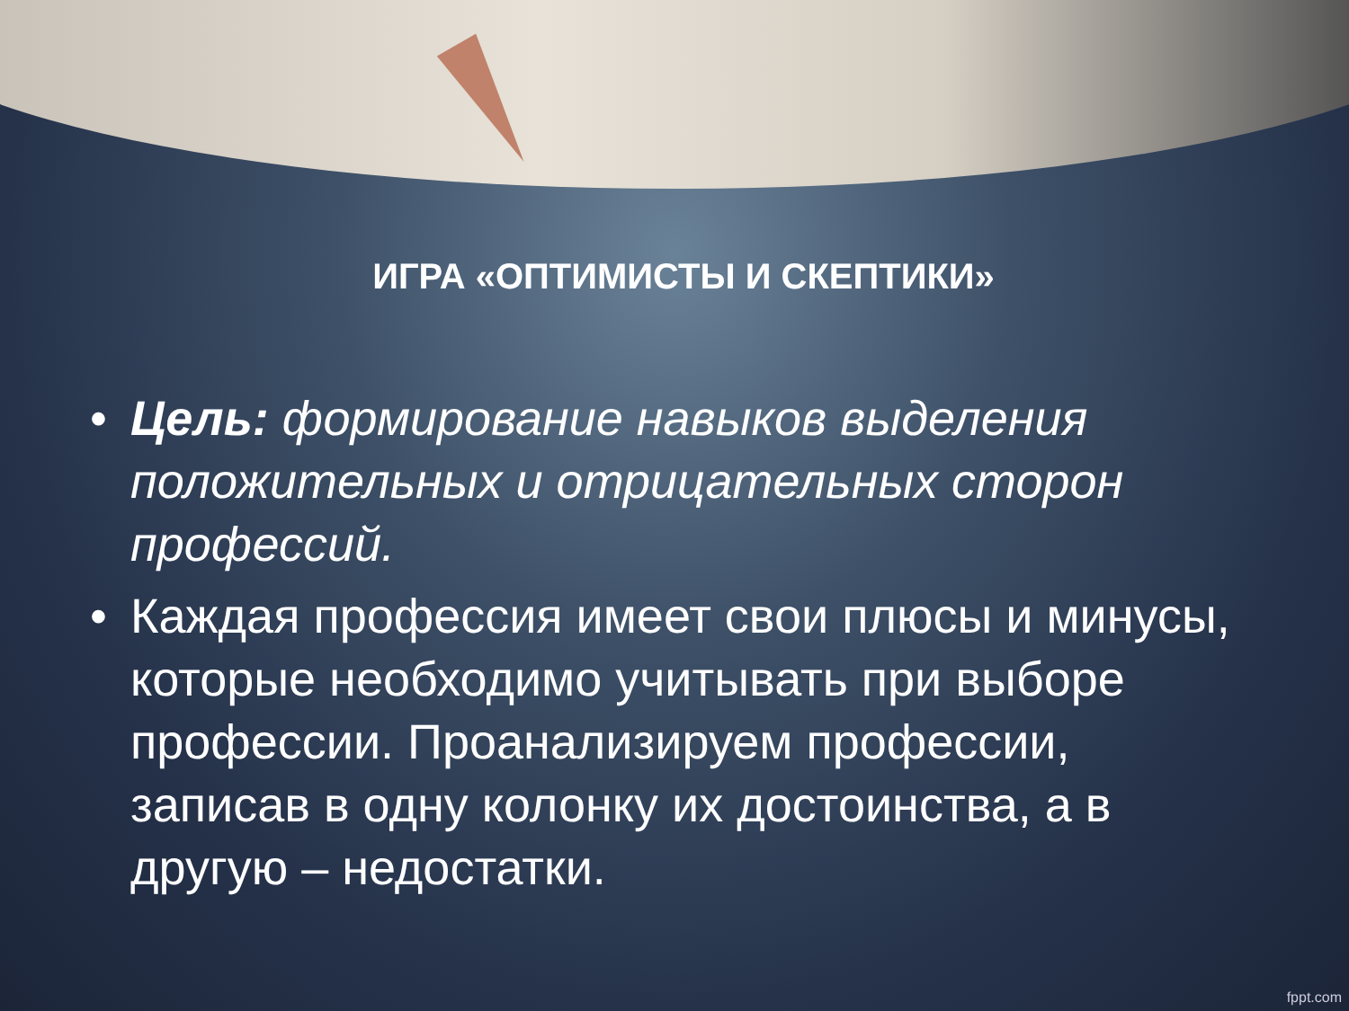ИГРА «ОПТИМИСТЫ И СКЕПТИКИ»
• Цель: формирование навыков выделения положительных и отрицательных сторон профессий.
• Каждая профессия имеет свои плюсы и минусы, которые необходимо учитывать при выборе профессии. Проанализируем профессии, записав в одну колонку их достоинства, а в другую – недостатки.
fppt.com